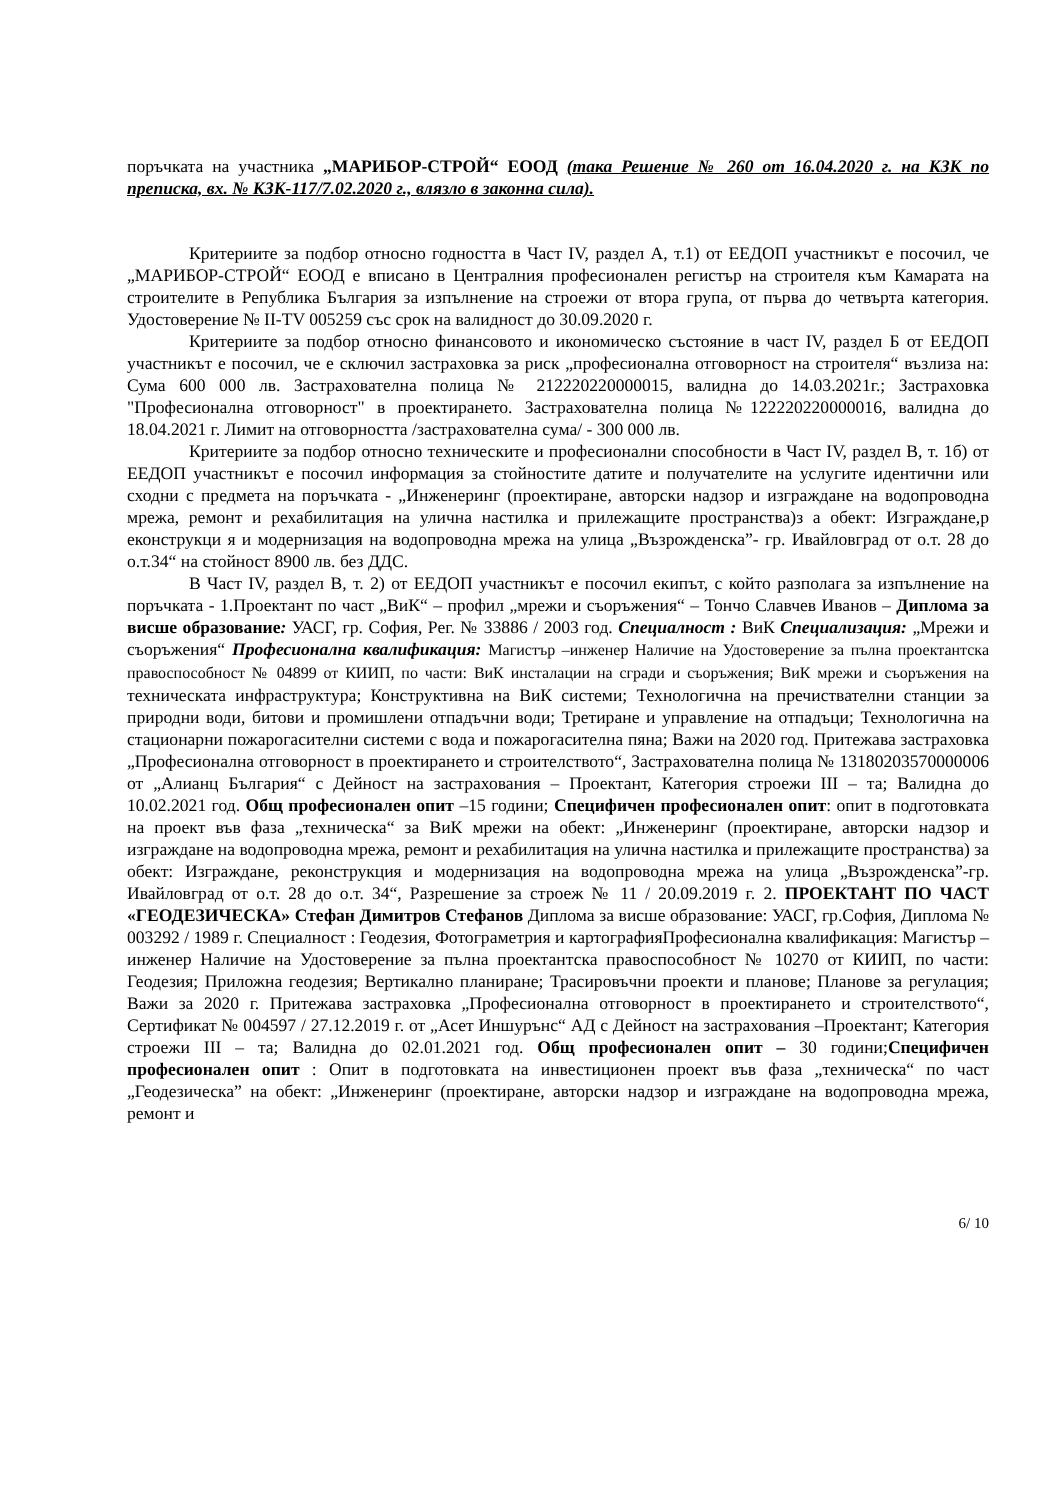поръчката на участника „МАРИБОР-СТРОЙ“ ЕООД (така Решение № 260 от 16.04.2020 г. на КЗК по преписка, вх. № КЗК-117/7.02.2020 г., влязло в законна сила).
Критериите за подбор относно годността в Част IV, раздел А, т.1) от ЕЕДОП участникът е посочил, че „МАРИБОР-СТРОЙ“ ЕООД е вписано в Централния професионален регистър на строителя към Камарата на строителите в Република България за изпълнение на строежи от втора група, от първа до четвърта категория. Удостоверение № II-TV 005259 със срок на валидност до 30.09.2020 г.
Критериите за подбор относно финансовото и икономическо състояние в част IV, раздел Б от ЕЕДОП участникът е посочил, че е сключил застраховка за риск „професионална отговорност на строителя“ възлиза на: Сума 600 000 лв. Застрахователна полица № 212220220000015, валидна до 14.03.2021г.; Застраховка "Професионална отговорност" в проектирането. Застрахователна полица №122220220000016, валидна до 18.04.2021 г. Лимит на отговорността /застрахователна сума/ - 300 000 лв.
Критериите за подбор относно техническите и професионални способности в Част IV, раздел В, т. 1б) от ЕЕДОП участникът е посочил информация за стойностите датите и получателите на услугите идентични или сходни с предмета на поръчката - „Инженеринг (проектиране, авторски надзор и изграждане на водопроводна мрежа, ремонт и рехабилитация на улична настилка и прилежащите пространства)з а обект: Изграждане,р еконструкци я и модернизация на водопроводна мрежа на улица „Възрожденска”- гр. Ивайловград от о.т. 28 до о.т.34“ на стойност 8900 лв. без ДДС.
В Част IV, раздел В, т. 2) от ЕЕДОП участникът е посочил екипът, с който разполага за изпълнение на поръчката - 1.Проектант по част „ВиК“ – профил „мрежи и съоръжения“ – Тончо Славчев Иванов – Диплома за висше образование: УАСГ, гр. София, Рег. № 33886 / 2003 год. Специалност : ВиК Специализация: „Мрежи и съоръжения“ Професионална квалификация: Магистър –инженер Наличие на Удостоверение за пълна проектантска правоспособност № 04899 от КИИП, по части: ВиК инсталации на сгради и съоръжения; ВиК мрежи и съоръжения на техническата инфраструктура; Конструктивна на ВиК системи; Технологична на пречиствателни станции за природни води, битови и промишлени отпадъчни води; Третиране и управление на отпадъци; Технологична на стационарни пожарогасителни системи с вода и пожарогасителна пяна; Важи на 2020 год. Притежава застраховка „Професионална отговорност в проектирането и строителството“, Застрахователна полица № 13180203570000006 от „Алианц България“ с Дейност на застрахования – Проектант, Категория строежи III – та; Валидна до 10.02.2021 год. Общ професионален опит –15 години; Специфичен професионален опит: опит в подготовката на проект във фаза „техническа“ за ВиК мрежи на обект: „Инженеринг (проектиране, авторски надзор и изграждане на водопроводна мрежа, ремонт и рехабилитация на улична настилка и прилежащите пространства) за обект: Изграждане, реконструкция и модернизация на водопроводна мрежа на улица „Възрожденска”-гр. Ивайловград от о.т. 28 до о.т. 34“, Разрешение за строеж № 11 / 20.09.2019 г. 2. ПРОЕКТАНТ ПО ЧАСТ «ГЕОДЕЗИЧЕСКА» Стефан Димитров Стефанов Диплома за висше образование: УАСГ, гр.София, Диплома № 003292 / 1989 г. Специалност : Геодезия, Фотограметрия и картографияПрофесионална квалификация: Магистър –инженер Наличие на Удостоверение за пълна проектантска правоспособност № 10270 от КИИП, по части: Геодезия; Приложна геодезия; Вертикално планиране; Трасировъчни проекти и планове; Планове за регулация; Важи за 2020 г. Притежава застраховка „Професионална отговорност в проектирането и строителството“, Сертификат № 004597 / 27.12.2019 г. от „Асет Иншурънс“ АД с Дейност на застрахования –Проектант; Категория строежи III – та; Валидна до 02.01.2021 год. Общ професионален опит – 30 години;Специфичен професионален опит : Опит в подготовката на инвестиционен проект във фаза „техническа“ по част „Геодезическа” на обект: „Инженеринг (проектиране, авторски надзор и изграждане на водопроводна мрежа, ремонт и
6/ 10